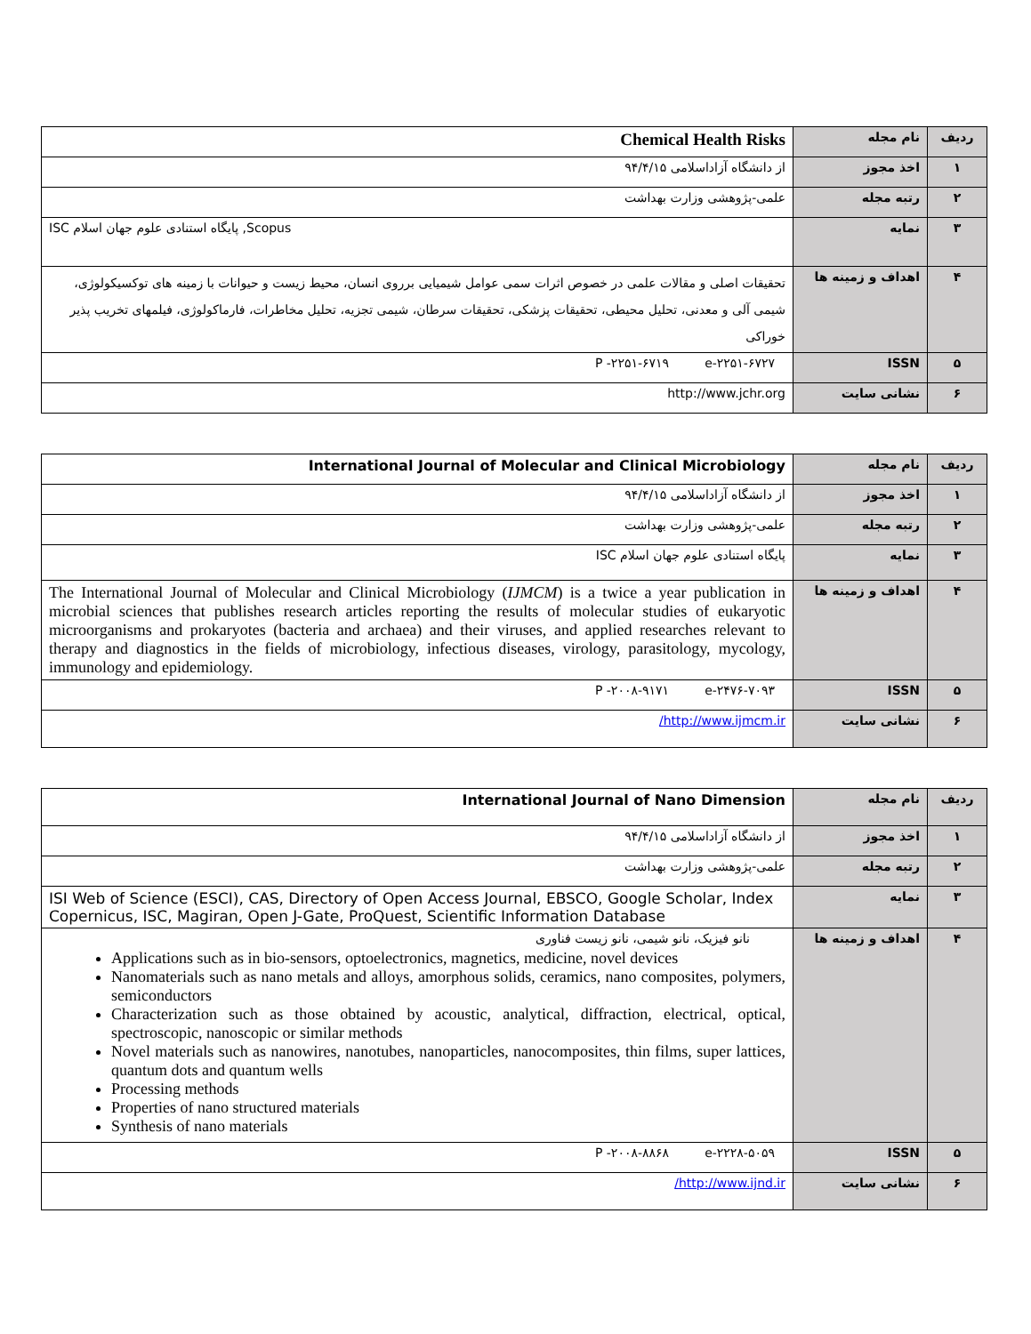| ردیف | نام مجله | Chemical Health Risks |
| ۱ | اخذ مجوز | از دانشگاه آزاداسلامی ۹۴/۴/۱۵ |
| ۲ | رتبه مجله | علمی-پژوهشی وزارت بهداشت |
| ۳ | نمایه | Scopus, پایگاه استنادی علوم جهان اسلام ISC |
| ۴ | اهداف و زمینه ها | تحقیقات اصلی و مقالات علمی در خصوص اثرات سمی عوامل شیمیایی برروی انسان، محیط زیست و حیوانات با زمینه های توکسیکولوژی، شیمی آلی و معدنی، تحلیل محیطی، تحقیقات پزشکی، تحقیقات سرطان، شیمی تجزیه، تحلیل مخاطرات، فارماکولوژی، فیلمهای تخریب پذیر خوراکی |
| ۵ | ISSN | P -۲۲۵۱-۶۷۱۹ e-۲۲۵۱-۶۷۲۷ |
| ۶ | نشانی سایت | http://www.jchr.org |
| ردیف | نام مجله | International Journal of Molecular and Clinical Microbiology |
| ۱ | اخذ مجوز | از دانشگاه آزاداسلامی ۹۴/۴/۱۵ |
| ۲ | رتبه مجله | علمی-پژوهشی وزارت بهداشت |
| ۳ | نمایه | پایگاه استنادی علوم جهان اسلام ISC |
| ۴ | اهداف و زمینه ها | The International Journal of Molecular and Clinical Microbiology ( IJMCM ) is a twice a year publication in microbial sciences that publishes research articles reporting the results of molecular studies of eukaryotic microorganisms and prokaryotes (bacteria and archaea) and their viruses, and applied researches relevant to therapy and diagnostics in the fields of microbiology, infectious diseases, virology, parasitology, mycology, immunology and epidemiology. |
| ۵ | ISSN | P -۲۰۰۸-۹۱۷۱ e-۲۴۷۶-۷۰۹۳ |
| ۶ | نشانی سایت | http://www.ijmcm.ir/ |
| ردیف | نام مجله | International Journal of Nano Dimension |
| ۱ | اخذ مجوز | از دانشگاه آزاداسلامی ۹۴/۴/۱۵ |
| ۲ | رتبه مجله | علمی-پژوهشی وزارت بهداشت |
| ۳ | نمایه | ISI Web of Science (ESCI), CAS, Directory of Open Access Journal, EBSCO, Google Scholar, Index Copernicus, ISC, Magiran, Open J-Gate, ProQuest, Scientific Information Database |
| ۴ | اهداف و زمینه ها | نانو فیزیک، نانو شیمی، نانو زیست فناوری Applications such as in bio-sensors, optoelectronics, magnetics, medicine, novel devices Nanomaterials such as nano metals and alloys, amorphous solids, ceramics, nano composites, polymers, semiconductors Characterization such as those obtained by acoustic, analytical, diffraction, electrical, optical, spectroscopic, nanoscopic or similar methods Novel materials such as nanowires, nanotubes, nanoparticles, nanocomposites, thin films, super lattices, quantum dots and quantum wells Processing methods Properties of nano structured materials Synthesis of nano materials |
| ۵ | ISSN | P -۲۰۰۸-۸۸۶۸ e-۲۲۲۸-۵۰۵۹ |
| ۶ | نشانی سایت | http://www.ijnd.ir/ |